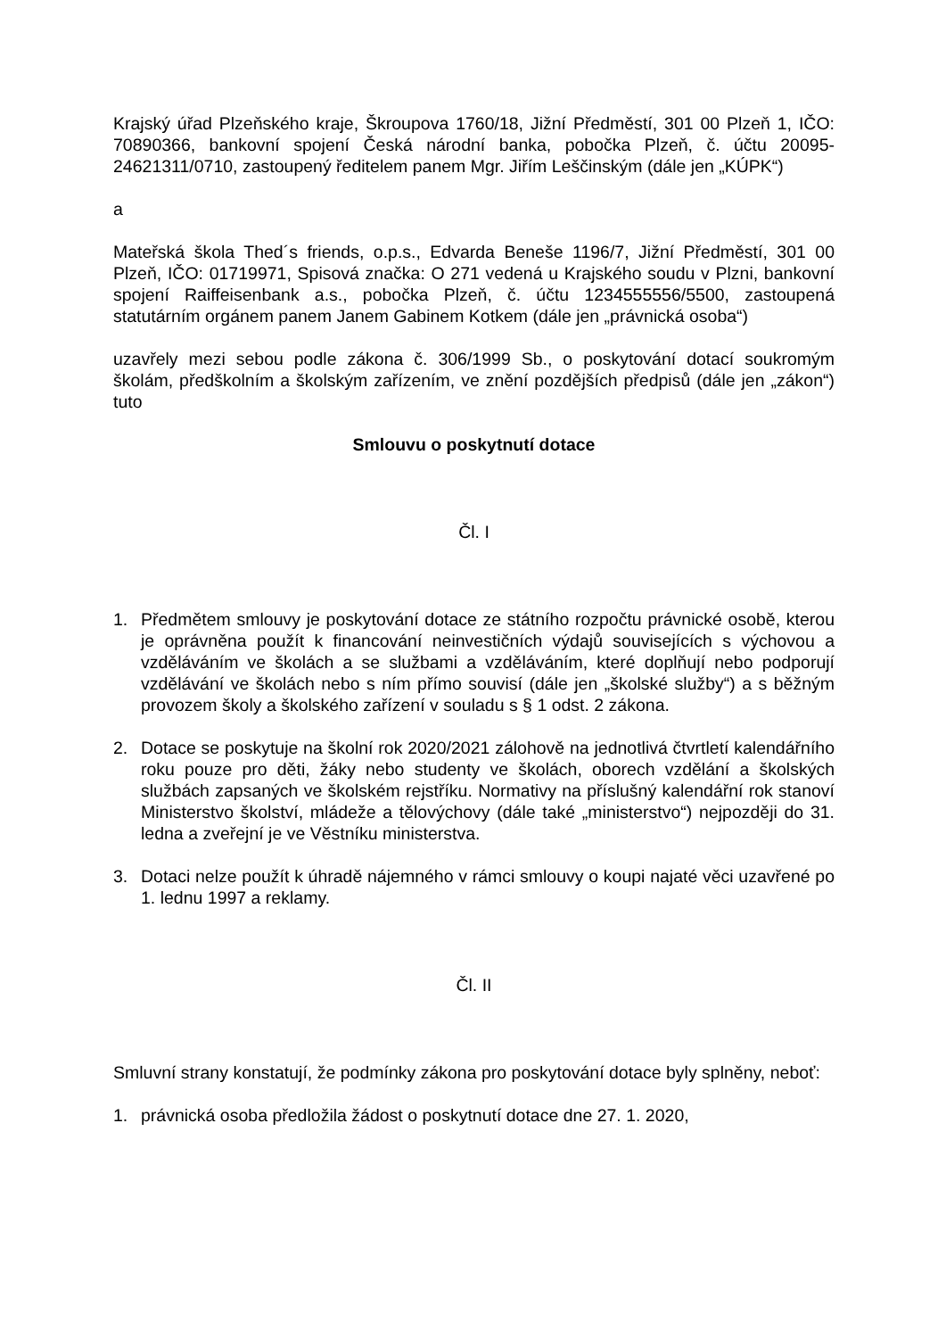Krajský úřad Plzeňského kraje, Škroupova 1760/18, Jižní Předměstí, 301 00 Plzeň 1, IČO: 70890366, bankovní spojení Česká národní banka, pobočka Plzeň, č. účtu 20095-24621311/0710, zastoupený ředitelem panem Mgr. Jiřím Leščinským (dále jen „KÚPK“)
a
Mateřská škola Thed´s friends, o.p.s., Edvarda Beneše 1196/7, Jižní Předměstí, 301 00 Plzeň, IČO: 01719971, Spisová značka: O 271 vedená u Krajského soudu v Plzni, bankovní spojení Raiffeisenbank a.s., pobočka Plzeň, č. účtu 1234555556/5500, zastoupená statutárním orgánem panem Janem Gabinem Kotkem (dále jen „právnická osoba“)
uzavřely mezi sebou podle zákona č. 306/1999 Sb., o poskytování dotací soukromým školám, předškolním a školským zařízením, ve znění pozdějších předpisů (dále jen „zákon“) tuto
Smlouvu o poskytnutí dotace
Čl. I
1. Předmětem smlouvy je poskytování dotace ze státního rozpočtu právnické osobě, kterou je oprávněna použít k financování neinvestičních výdajů souvisejících s výchovou a vzděláváním ve školách a se službami a vzděláváním, které doplňují nebo podporují vzdělávání ve školách nebo s ním přímo souvisí (dále jen „školské služby“) a s běžným provozem školy a školského zařízení v souladu s § 1 odst. 2 zákona.
2. Dotace se poskytuje na školní rok 2020/2021 zálohově na jednotlivá čtvrtletí kalendářního roku pouze pro děti, žáky nebo studenty ve školách, oborech vzdělání a školských službách zapsaných ve školském rejstříku. Normativy na příslušný kalendářní rok stanoví Ministerstvo školství, mládeže a tělovýchovy (dále také „ministerstvo“) nejpozději do 31. ledna a zveřejní je ve Věstníku ministerstva.
3. Dotaci nelze použít k úhradě nájemného v rámci smlouvy o koupi najaté věci uzavřené po 1. lednu 1997 a reklamy.
Čl. II
Smluvní strany konstatují, že podmínky zákona pro poskytování dotace byly splněny, neboť:
1. právnická osoba předložila žádost o poskytnutí dotace dne 27. 1. 2020,